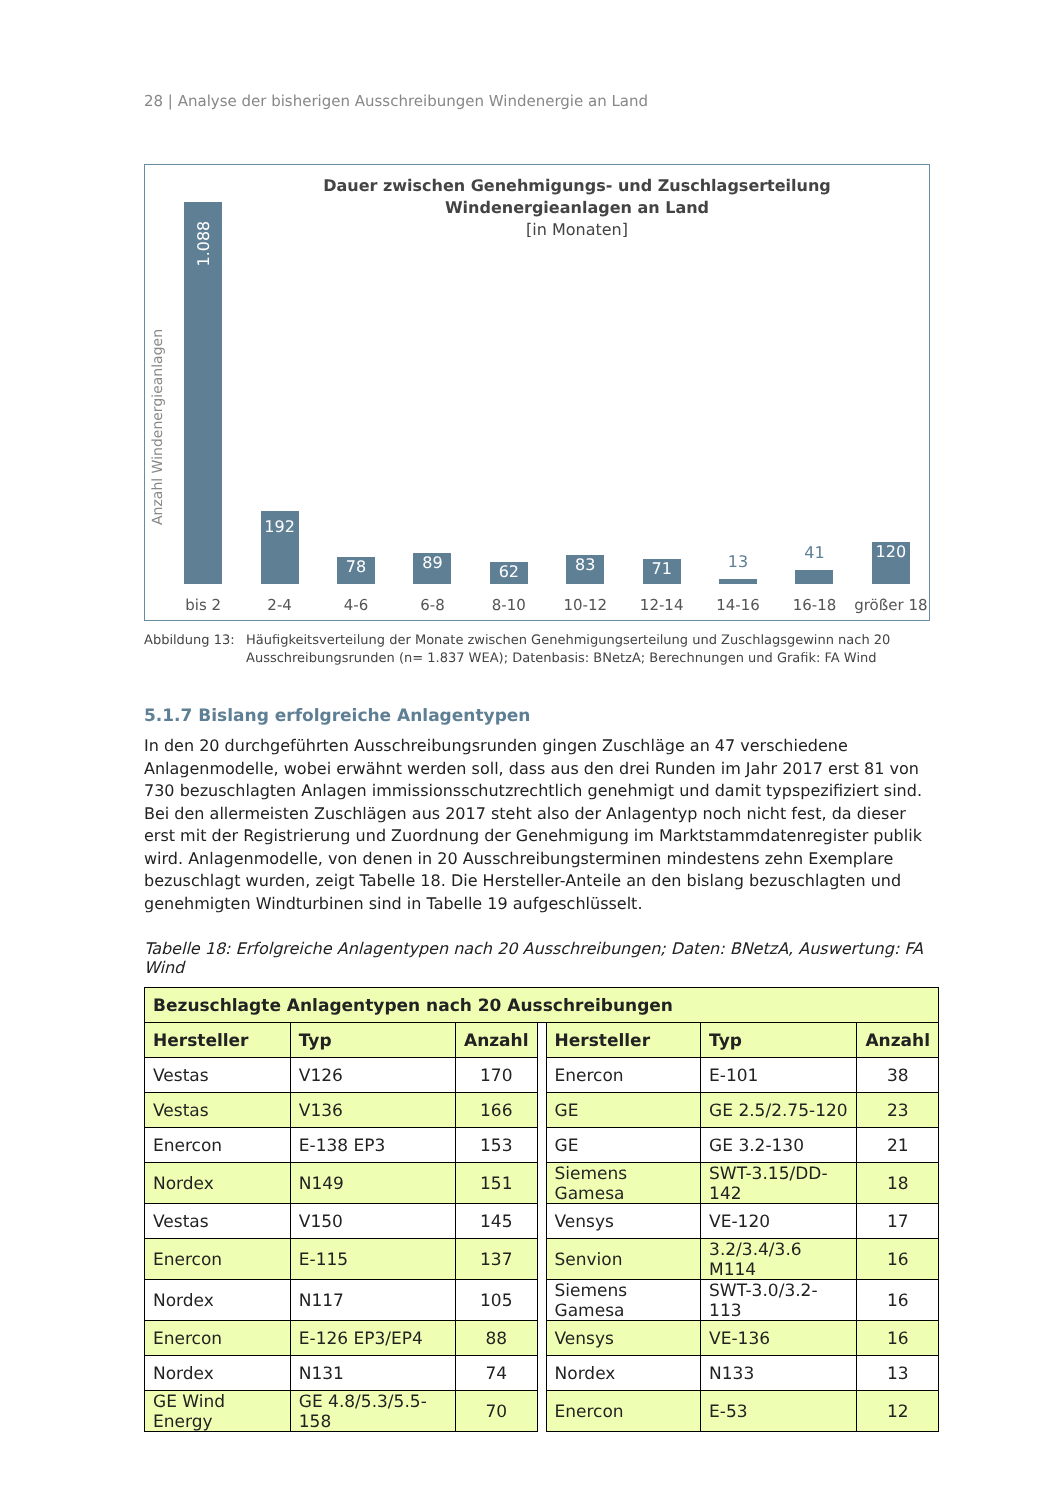28 | Analyse der bisherigen Ausschreibungen Windenergie an Land
Dauer zwischen Genehmigungs- und Zuschlagserteilung
Windenergieanlagen an Land
[in Monaten]
Anzahl Windenergieanlagen
1.088
192
78
89
62
83
71
13
41
120
bis 2 2-4 4-6 6-8 8-10 10-12 12-14 14-16 16-18 größer 18
Abbildung 13: Häufigkeitsverteilung der Monate zwischen Genehmigungserteilung und Zuschlagsgewinn nach 20 Ausschreibungsrunden (n= 1.837 WEA); Datenbasis: BNetzA; Berechnungen und Grafik: FA Wind
5.1.7 Bislang erfolgreiche Anlagentypen
In den 20 durchgeführten Ausschreibungsrunden gingen Zuschläge an 47 verschiedene Anlagenmodelle, wobei erwähnt werden soll, dass aus den drei Runden im Jahr 2017 erst 81 von 730 bezuschlagten Anlagen immissionsschutzrechtlich genehmigt und damit typspezifiziert sind. Bei den allermeisten Zuschlägen aus 2017 steht also der Anlagentyp noch nicht fest, da dieser erst mit der Registrierung und Zuordnung der Genehmigung im Marktstammdatenregister publik wird. Anlagenmodelle, von denen in 20 Ausschreibungsterminen mindestens zehn Exemplare bezuschlagt wurden, zeigt Tabelle 18. Die Hersteller-Anteile an den bislang bezuschlagten und genehmigten Windturbinen sind in Tabelle 19 aufgeschlüsselt.
Tabelle 18: Erfolgreiche Anlagentypen nach 20 Ausschreibungen; Daten: BNetzA, Auswertung: FA Wind
| Bezuschlagte Anlagentypen nach 20 Ausschreibungen | | | | | | |
| --- | --- | --- | --- | --- | --- | --- |
| Hersteller | Typ | Anzahl | | Hersteller | Typ | Anzahl |
| Vestas | V126 | 170 | | Enercon | E-101 | 38 |
| Vestas | V136 | 166 | | GE | GE 2.5/2.75-120 | 23 |
| Enercon | E-138 EP3 | 153 | | GE | GE 3.2-130 | 21 |
| Nordex | N149 | 151 | | Siemens Gamesa | SWT-3.15/DD-142 | 18 |
| Vestas | V150 | 145 | | Vensys | VE-120 | 17 |
| Enercon | E-115 | 137 | | Senvion | 3.2/3.4/3.6 M114 | 16 |
| Nordex | N117 | 105 | | Siemens Gamesa | SWT-3.0/3.2-113 | 16 |
| Enercon | E-126 EP3/EP4 | 88 | | Vensys | VE-136 | 16 |
| Nordex | N131 | 74 | | Nordex | N133 | 13 |
| GE Wind Energy | GE 4.8/5.3/5.5-158 | 70 | | Enercon | E-53 | 12 |